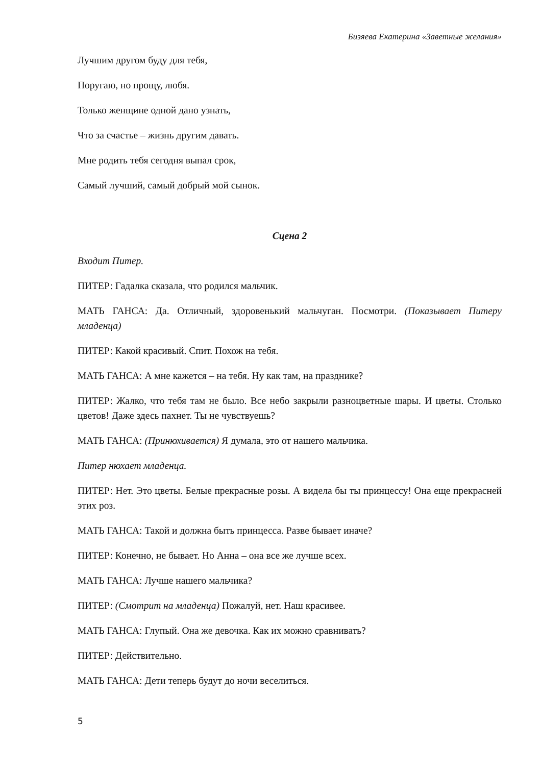Бизяева Екатерина «Заветные желания»
Лучшим другом буду для тебя,
Поругаю, но прощу, любя.
Только женщине одной дано узнать,
Что за счастье – жизнь другим давать.
Мне родить тебя сегодня выпал срок,
Самый лучший, самый добрый мой сынок.
Сцена 2
Входит Питер.
ПИТЕР: Гадалка сказала, что родился мальчик.
МАТЬ ГАНСА: Да. Отличный, здоровенький мальчуган. Посмотри. (Показывает Питеру младенца)
ПИТЕР: Какой красивый. Спит. Похож на тебя.
МАТЬ ГАНСА: А мне кажется – на тебя. Ну как там, на празднике?
ПИТЕР: Жалко, что тебя там не было. Все небо закрыли разноцветные шары. И цветы. Столько цветов! Даже здесь пахнет. Ты не чувствуешь?
МАТЬ ГАНСА: (Принюхивается) Я думала, это от нашего мальчика.
Питер нюхает младенца.
ПИТЕР: Нет. Это цветы. Белые прекрасные розы. А видела бы ты принцессу! Она еще прекрасней этих роз.
МАТЬ ГАНСА: Такой и должна быть принцесса. Разве бывает иначе?
ПИТЕР: Конечно, не бывает. Но Анна – она все же лучше всех.
МАТЬ ГАНСА: Лучше нашего мальчика?
ПИТЕР: (Смотрит на младенца) Пожалуй, нет. Наш красивее.
МАТЬ ГАНСА: Глупый. Она же девочка. Как их можно сравнивать?
ПИТЕР: Действительно.
МАТЬ ГАНСА: Дети теперь будут до ночи веселиться.
5